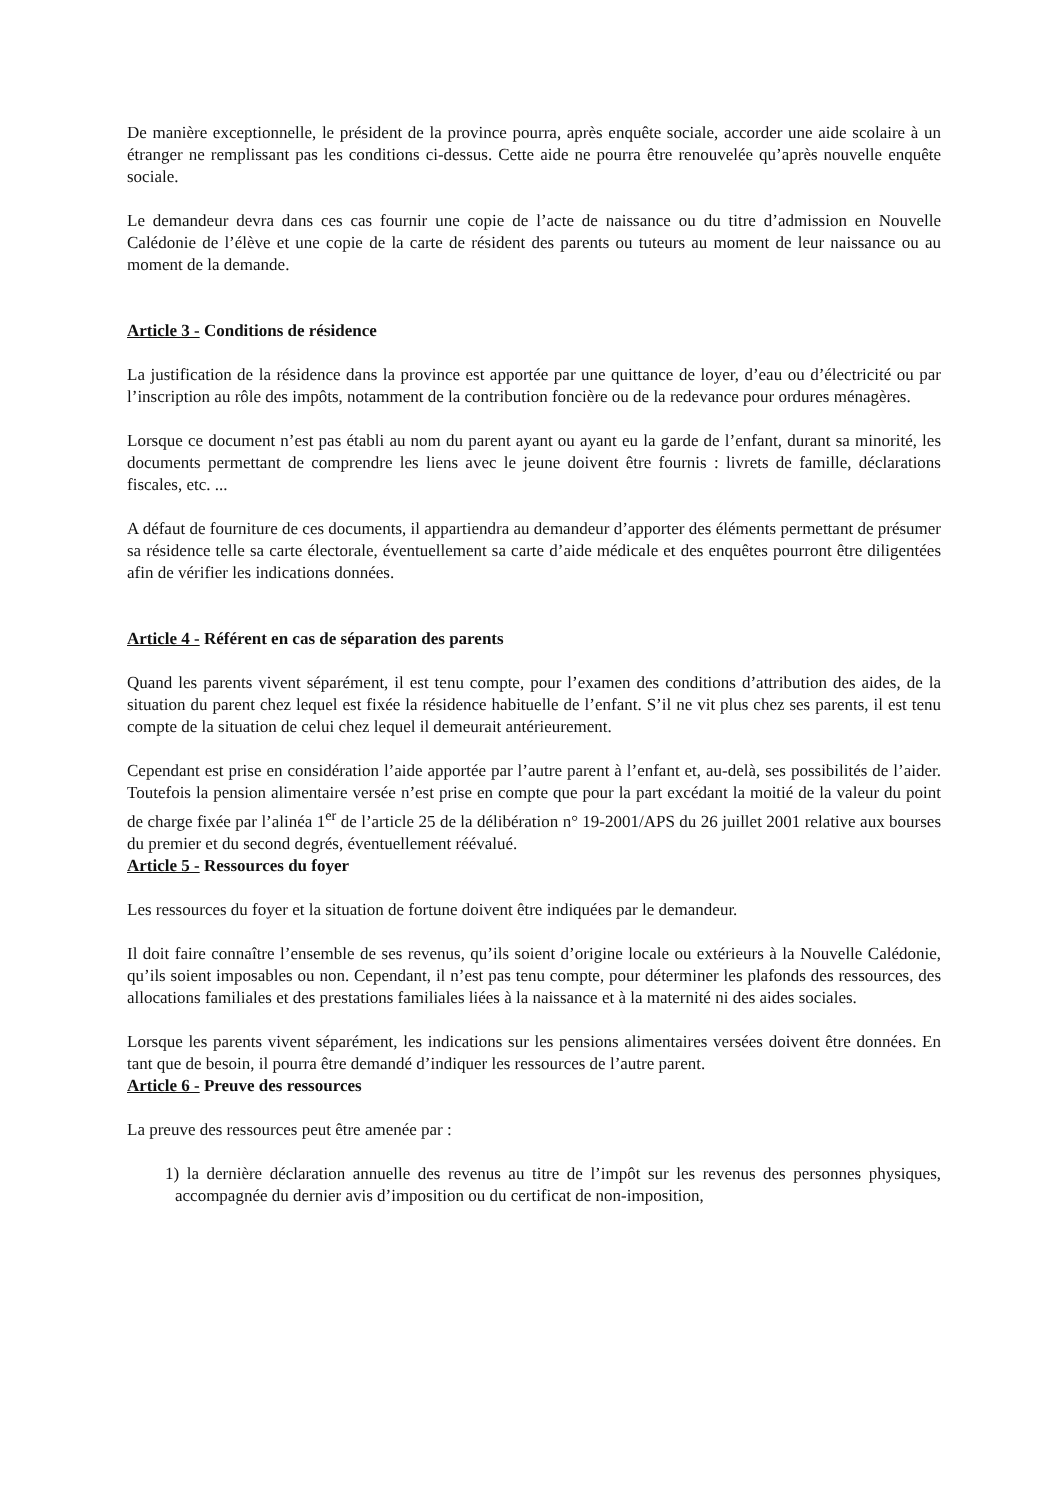De manière exceptionnelle, le président de la province pourra, après enquête sociale, accorder une aide scolaire à un étranger ne remplissant pas les conditions ci-dessus. Cette aide ne pourra être renouvelée qu’après nouvelle enquête sociale.
Le demandeur devra dans ces cas fournir une copie de l’acte de naissance ou du titre d’admission en Nouvelle Calédonie de l’élève et une copie de la carte de résident des parents ou tuteurs au moment de leur naissance ou au moment de la demande.
Article 3 - Conditions de résidence
La justification de la résidence dans la province est apportée par une quittance de loyer, d’eau ou d’électricité ou par l’inscription au rôle des impôts, notamment de la contribution foncière ou de la redevance pour ordures ménagères.
Lorsque ce document n’est pas établi au nom du parent ayant ou ayant eu la garde de l’enfant, durant sa minorité, les documents permettant de comprendre les liens avec le jeune doivent être fournis : livrets de famille, déclarations fiscales, etc. ...
A défaut de fourniture de ces documents, il appartiendra au demandeur d’apporter des éléments permettant de présumer sa résidence telle sa carte électorale, éventuellement sa carte d’aide médicale et des enquêtes pourront être diligentées afin de vérifier les indications données.
Article 4 - Référent en cas de séparation des parents
Quand les parents vivent séparément, il est tenu compte, pour l’examen des conditions d’attribution des aides, de la situation du parent chez lequel est fixée la résidence habituelle de l’enfant. S’il ne vit plus chez ses parents, il est tenu compte de la situation de celui chez lequel il demeurait antérieurement.
Cependant est prise en considération l’aide apportée par l’autre parent à l’enfant et, au-delà, ses possibilités de l’aider. Toutefois la pension alimentaire versée n’est prise en compte que pour la part excédant la moitié de la valeur du point de charge fixée par l’alinéa 1<sup>er</sup> de l’article 25 de la délibération n° 19-2001/APS du 26 juillet 2001 relative aux bourses du premier et du second degrés, éventuellement réévalué.
Article 5 - Ressources du foyer
Les ressources du foyer et la situation de fortune doivent être indiquées par le demandeur.
Il doit faire connaître l’ensemble de ses revenus, qu’ils soient d’origine locale ou extérieurs à la Nouvelle Calédonie, qu’ils soient imposables ou non. Cependant, il n’est pas tenu compte, pour déterminer les plafonds des ressources, des allocations familiales et des prestations familiales liées à la naissance et à la maternité ni des aides sociales.
Lorsque les parents vivent séparément, les indications sur les pensions alimentaires versées doivent être données. En tant que de besoin, il pourra être demandé d’indiquer les ressources de l’autre parent.
Article 6 - Preuve des ressources
La preuve des ressources peut être amenée par :
1) la dernière déclaration annuelle des revenus au titre de l’impôt sur les revenus des personnes physiques, accompagnée du dernier avis d’imposition ou du certificat de non-imposition,